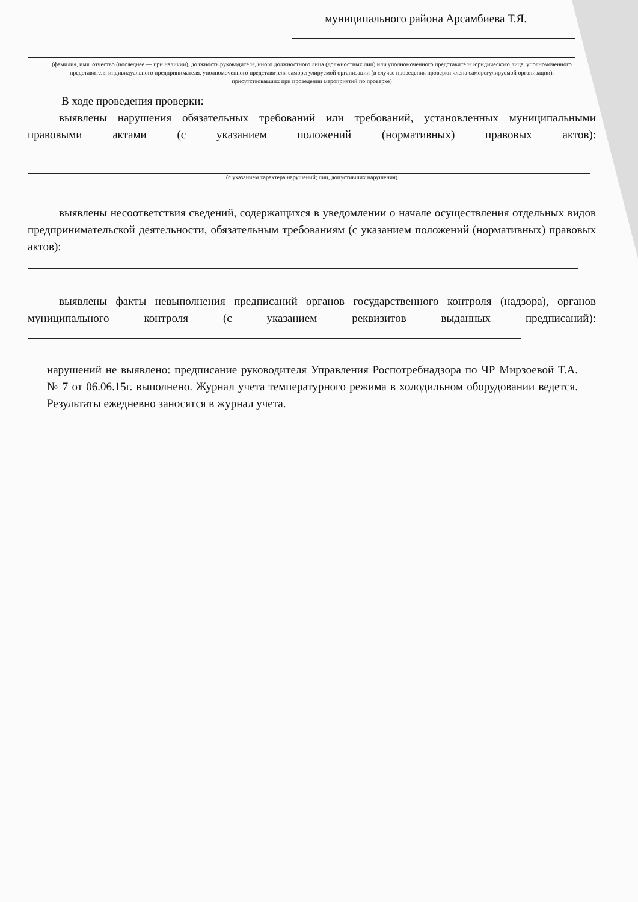муниципального района Арсамбиева Т.Я.
(фамилия, имя, отчество (последнее — при наличии), должность руководителя, иного должностного лица (должностных лиц) или уполномоченного представителя юридического лица, уполномоченного представителя индивидуального предпринимателя, уполномоченного представителя саморегулируемой организации (в случае проведения проверки члена саморегулируемой организации), присутствовавших при проведении мероприятий по проверке)
В ходе проведения проверки:
выявлены нарушения обязательных требований или требований, установленных муниципальными правовыми актами (с указанием положений (нормативных) правовых актов):
(с указанием характера нарушений; лиц, допустивших нарушения)
выявлены несоответствия сведений, содержащихся в уведомлении о начале осуществления отдельных видов предпринимательской деятельности, обязательным требованиям (с указанием положений (нормативных) правовых актов):
выявлены факты невыполнения предписаний органов государственного контроля (надзора), органов муниципального контроля (с указанием реквизитов выданных предписаний):
нарушений не выявлено: предписание руководителя Управления Роспотребнадзора по ЧР Мирзоевой Т.А. № 7 от 06.06.15г. выполнено. Журнал учета температурного режима в холодильном оборудовании ведется. Результаты ежедневно заносятся в журнал учета.